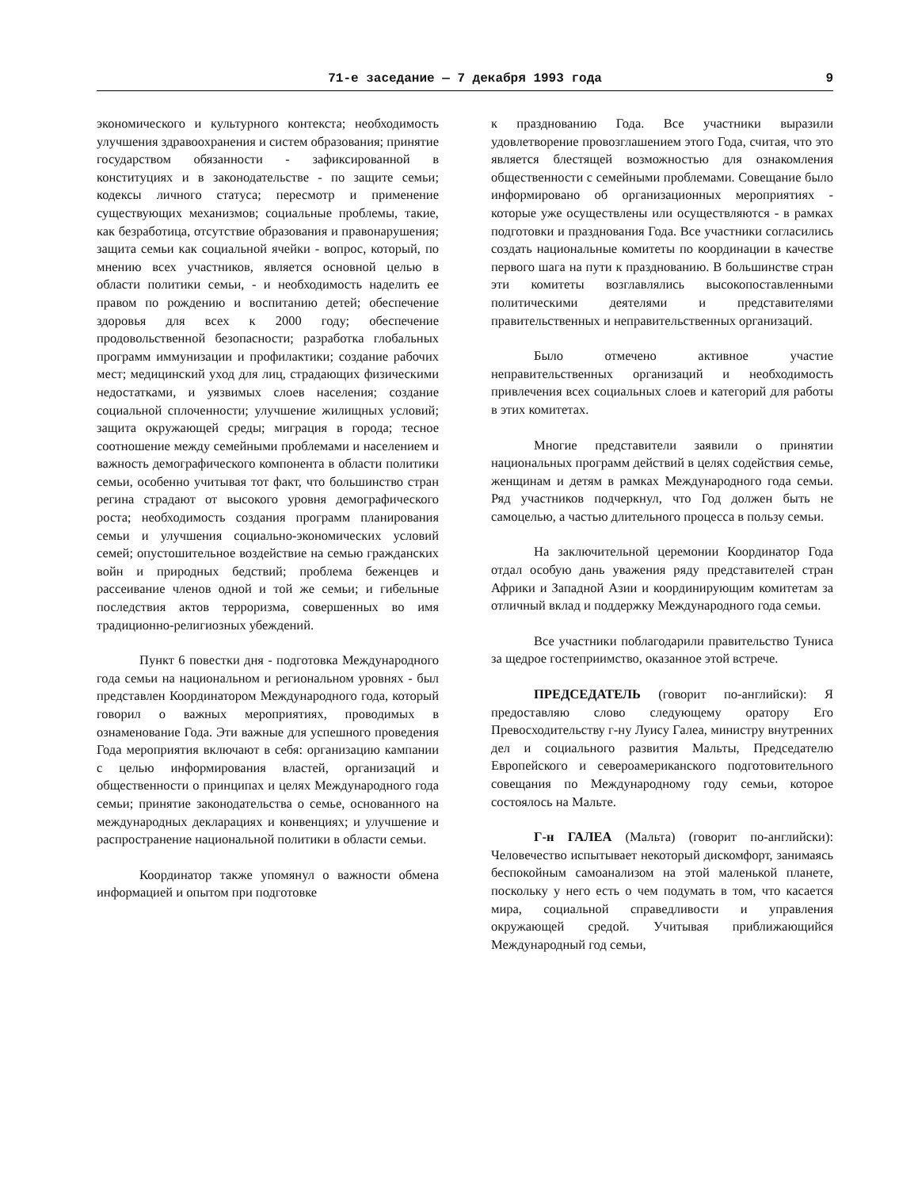71-е заседание — 7 декабря 1993 года 9
экономического и культурного контекста; необходимость улучшения здравоохранения и систем образования; принятие государством обязанности - зафиксированной в конституциях и в законодательстве - по защите семьи; кодексы личного статуса; пересмотр и применение существующих механизмов; социальные проблемы, такие, как безработица, отсутствие образования и правонарушения; защита семьи как социальной ячейки - вопрос, который, по мнению всех участников, является основной целью в области политики семьи, - и необходимость наделить ее правом по рождению и воспитанию детей; обеспечение здоровья для всех к 2000 году; обеспечение продовольственной безопасности; разработка глобальных программ иммунизации и профилактики; создание рабочих мест; медицинский уход для лиц, страдающих физическими недостатками, и уязвимых слоев населения; создание социальной сплоченности; улучшение жилищных условий; защита окружающей среды; миграция в города; тесное соотношение между семейными проблемами и населением и важность демографического компонента в области политики семьи, особенно учитывая тот факт, что большинство стран регина страдают от высокого уровня демографического роста; необходимость создания программ планирования семьи и улучшения социально-экономических условий семей; опустошительное воздействие на семью гражданских войн и природных бедствий; проблема беженцев и рассеивание членов одной и той же семьи; и гибельные последствия актов терроризма, совершенных во имя традиционно-религиозных убеждений.
Пункт 6 повестки дня - подготовка Международного года семьи на национальном и региональном уровнях - был представлен Координатором Международного года, который говорил о важных мероприятиях, проводимых в ознаменование Года. Эти важные для успешного проведения Года мероприятия включают в себя: организацию кампании с целью информирования властей, организаций и общественности о принципах и целях Международного года семьи; принятие законодательства о семье, основанного на международных декларациях и конвенциях; и улучшение и распространение национальной политики в области семьи.
Координатор также упомянул о важности обмена информацией и опытом при подготовке
к празднованию Года. Все участники выразили удовлетворение провозглашением этого Года, считая, что это является блестящей возможностью для ознакомления общественности с семейными проблемами. Совещание было информировано об организационных мероприятиях - которые уже осуществлены или осуществляются - в рамках подготовки и празднования Года. Все участники согласились создать национальные комитеты по координации в качестве первого шага на пути к празднованию. В большинстве стран эти комитеты возглавлялись высокопоставленными политическими деятелями и представителями правительственных и неправительственных организаций.
Было отмечено активное участие неправительственных организаций и необходимость привлечения всех социальных слоев и категорий для работы в этих комитетах.
Многие представители заявили о принятии национальных программ действий в целях содействия семье, женщинам и детям в рамках Международного года семьи. Ряд участников подчеркнул, что Год должен быть не самоцелью, а частью длительного процесса в пользу семьи.
На заключительной церемонии Координатор Года отдал особую дань уважения ряду представителей стран Африки и Западной Азии и координирующим комитетам за отличный вклад и поддержку Международного года семьи.
Все участники поблагодарили правительство Туниса за щедрое гостеприимство, оказанное этой встрече.
ПРЕДСЕДАТЕЛЬ (говорит по-английски): Я предоставляю слово следующему оратору Его Превосходительству г-ну Луису Галеа, министру внутренних дел и социального развития Мальты, Председателю Европейского и североамериканского подготовительного совещания по Международному году семьи, которое состоялось на Мальте.
Г-н ГАЛЕА (Мальта) (говорит по-английски): Человечество испытывает некоторый дискомфорт, занимаясь беспокойным самоанализом на этой маленькой планете, поскольку у него есть о чем подумать в том, что касается мира, социальной справедливости и управления окружающей средой. Учитывая приближающийся Международный год семьи,